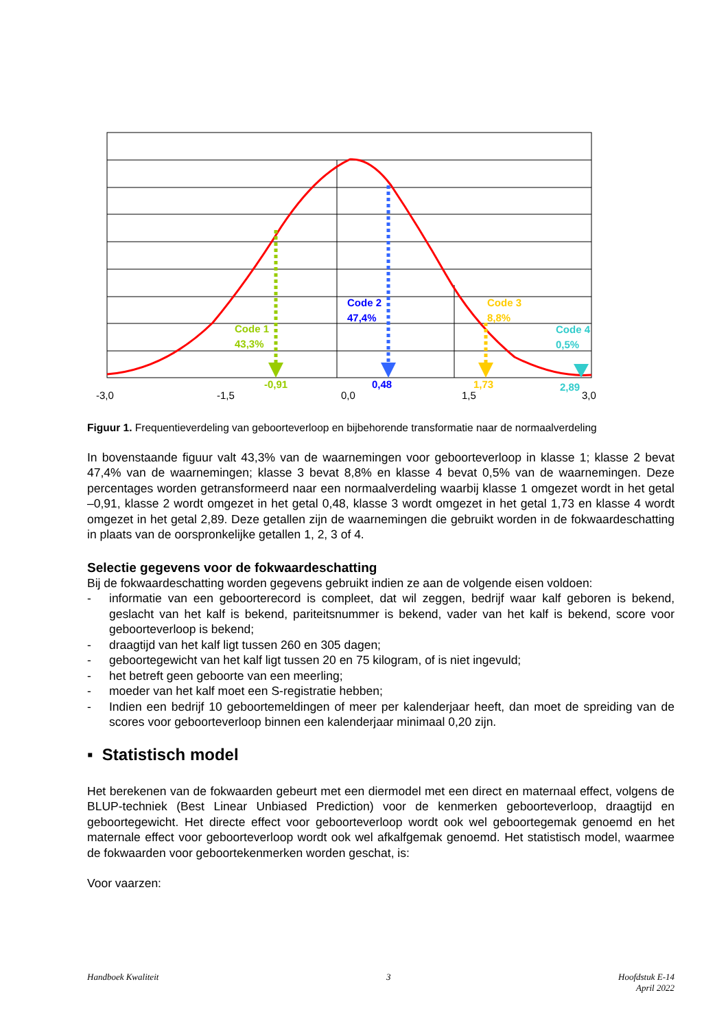Code 1
43,3%
Code 2
47,4%
Code 3
8,8%
Code 4
0,5%
-0,91
0,48
1,73
2,89
-3,0
-1,5
0,0
1,5
3,0
Figuur 1. Frequentieverdeling van geboorteverloop en bijbehorende transformatie naar de normaalverdeling
In bovenstaande figuur valt 43,3% van de waarnemingen voor geboorteverloop in klasse 1; klasse 2 bevat 47,4% van de waarnemingen; klasse 3 bevat 8,8% en klasse 4 bevat 0,5% van de waarnemingen. Deze percentages worden getransformeerd naar een normaalverdeling waarbij klasse 1 omgezet wordt in het getal –0,91, klasse 2 wordt omgezet in het getal 0,48, klasse 3 wordt omgezet in het getal 1,73 en klasse 4 wordt omgezet in het getal 2,89. Deze getallen zijn de waarnemingen die gebruikt worden in de fokwaardeschatting in plaats van de oorspronkelijke getallen 1, 2, 3 of 4.
Selectie gegevens voor de fokwaardeschatting
Bij de fokwaardeschatting worden gegevens gebruikt indien ze aan de volgende eisen voldoen:
- informatie van een geboorterecord is compleet, dat wil zeggen, bedrijf waar kalf geboren is bekend, geslacht van het kalf is bekend, pariteitsnummer is bekend, vader van het kalf is bekend, score voor geboorteverloop is bekend;
- draagtijd van het kalf ligt tussen 260 en 305 dagen;
- geboortegewicht van het kalf ligt tussen 20 en 75 kilogram, of is niet ingevuld;
- het betreft geen geboorte van een meerling;
- moeder van het kalf moet een S-registratie hebben;
- Indien een bedrijf 10 geboortemeldingen of meer per kalenderjaar heeft, dan moet de spreiding van de scores voor geboorteverloop binnen een kalenderjaar minimaal 0,20 zijn.
▪ Statistisch model
Het berekenen van de fokwaarden gebeurt met een diermodel met een direct en maternaal effect, volgens de BLUP-techniek (Best Linear Unbiased Prediction) voor de kenmerken geboorteverloop, draagtijd en geboortegewicht. Het directe effect voor geboorteverloop wordt ook wel geboortegemak genoemd en het maternale effect voor geboorteverloop wordt ook wel afkalfgemak genoemd. Het statistisch model, waarmee de fokwaarden voor geboortekenmerken worden geschat, is:
Voor vaarzen:
Handboek Kwaliteit 3 Hoofdstuk E-14
April 2022